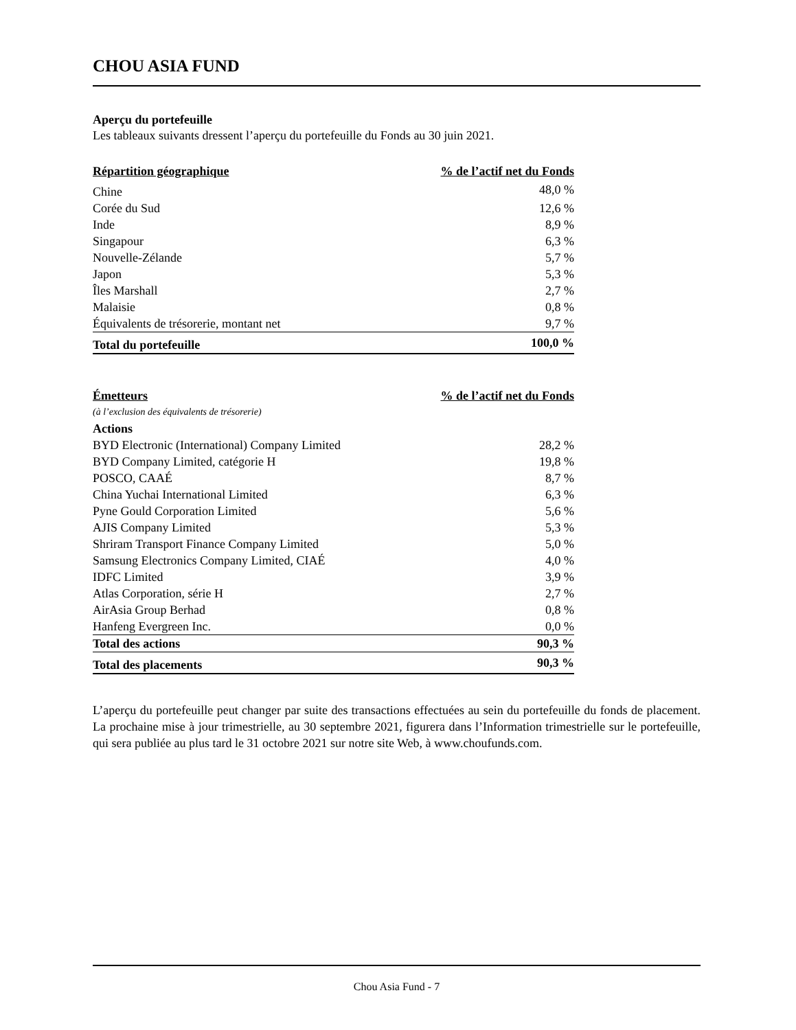CHOU ASIA FUND
Aperçu du portefeuille
Les tableaux suivants dressent l’aperçu du portefeuille du Fonds au 30 juin 2021.
| Répartition géographique | % de l’actif net du Fonds |
| --- | --- |
| Chine | 48,0 % |
| Corée du Sud | 12,6 % |
| Inde | 8,9 % |
| Singapour | 6,3 % |
| Nouvelle-Zélande | 5,7 % |
| Japon | 5,3 % |
| Îles Marshall | 2,7 % |
| Malaisie | 0,8 % |
| Équivalents de trésorerie, montant net | 9,7 % |
| Total du portefeuille | 100,0 % |
| Émetteurs | % de l’actif net du Fonds |
| --- | --- |
| (à l’exclusion des équivalents de trésorerie) | |
| Actions | |
| BYD Electronic (International) Company Limited | 28,2 % |
| BYD Company Limited, catégorie H | 19,8 % |
| POSCO, CAAÉ | 8,7 % |
| China Yuchai International Limited | 6,3 % |
| Pyne Gould Corporation Limited | 5,6 % |
| AJIS Company Limited | 5,3 % |
| Shriram Transport Finance Company Limited | 5,0 % |
| Samsung Electronics Company Limited, CIAÉ | 4,0 % |
| IDFC Limited | 3,9 % |
| Atlas Corporation, série H | 2,7 % |
| AirAsia Group Berhad | 0,8 % |
| Hanfeng Evergreen Inc. | 0,0 % |
| Total des actions | 90,3 % |
| Total des placements | 90,3 % |
L’aperçu du portefeuille peut changer par suite des transactions effectuées au sein du portefeuille du fonds de placement. La prochaine mise à jour trimestrielle, au 30 septembre 2021, figurera dans l’Information trimestrielle sur le portefeuille, qui sera publiée au plus tard le 31 octobre 2021 sur notre site Web, à www.choufunds.com.
Chou Asia Fund - 7